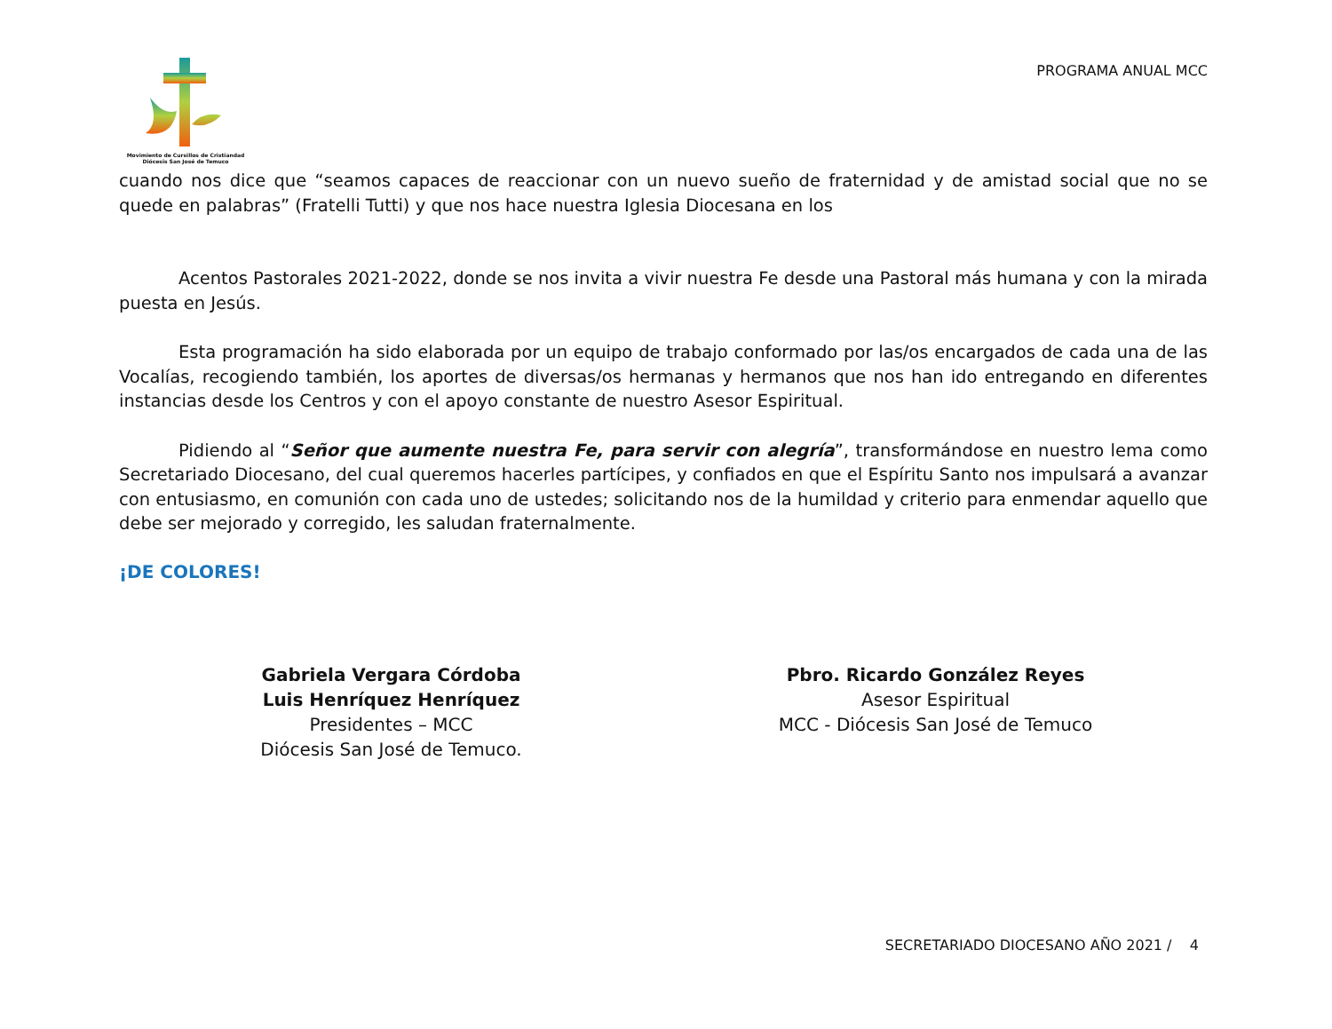Movimiento de Cursillos de Cristiandad
Diócesis San José de Temuco
PROGRAMA ANUAL MCC
cuando nos dice que “seamos capaces de reaccionar con un nuevo sueño de fraternidad y de amistad social que no se quede en palabras” (Fratelli Tutti) y que nos hace nuestra Iglesia Diocesana en los
Acentos Pastorales 2021-2022, donde se nos invita a vivir nuestra Fe desde una Pastoral más humana y con la mirada puesta en Jesús.
Esta programación ha sido elaborada por un equipo de trabajo conformado por las/os encargados de cada una de las Vocalías, recogiendo también, los aportes de diversas/os hermanas y hermanos que nos han ido entregando en diferentes instancias desde los Centros y con el apoyo constante de nuestro Asesor Espiritual.
Pidiendo al “Señor que aumente nuestra Fe, para servir con alegría”, transformándose en nuestro lema como Secretariado Diocesano, del cual queremos hacerles partícipes, y confiados en que el Espíritu Santo nos impulsará a avanzar con entusiasmo, en comunión con cada uno de ustedes; solicitando nos de la humildad y criterio para enmendar aquello que debe ser mejorado y corregido, les saludan fraternalmente.
¡DE COLORES!
Gabriela Vergara Córdoba
Luis Henríquez Henríquez
Presidentes – MCC
Diócesis San José de Temuco.
Pbro. Ricardo González Reyes
Asesor Espiritual
MCC - Diócesis San José de Temuco
SECRETARIADO DIOCESANO AÑO 2021 / 4